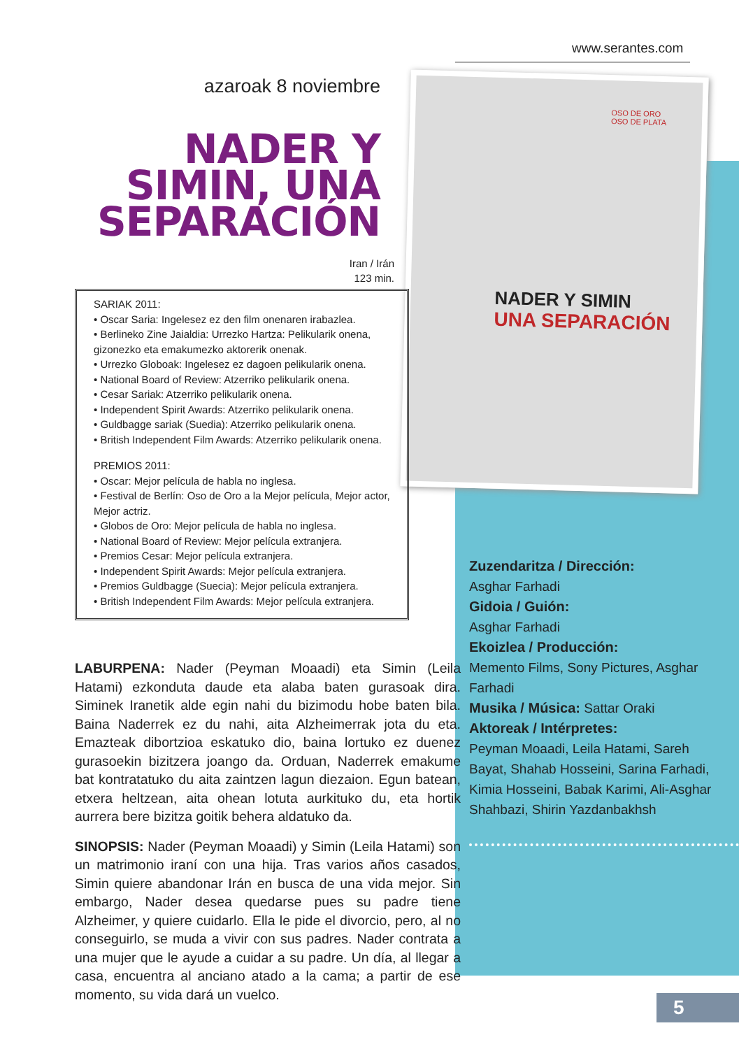www.serantes.com
NADER Y SIMIN
UNA SEPARACIÓN
OSO DE ORO
OSO DE PLATA
azaroak 8 noviembre
NADER Y
SIMIN, UNA
SEPARACIÓN
Iran / Irán
123 min.
SARIAK 2011:
• Oscar Saria: Ingelesez ez den film onenaren irabazlea.
• Berlineko Zine Jaialdia: Urrezko Hartza: Pelikularik onena, gizonezko eta emakumezko aktorerik onenak.
• Urrezko Globoak: Ingelesez ez dagoen pelikularik onena.
• National Board of Review: Atzerriko pelikularik onena.
• Cesar Sariak: Atzerriko pelikularik onena.
• Independent Spirit Awards: Atzerriko pelikularik onena.
• Guldbagge sariak (Suedia): Atzerriko pelikularik onena.
• British Independent Film Awards: Atzerriko pelikularik onena.
PREMIOS 2011:
• Oscar: Mejor película de habla no inglesa.
• Festival de Berlín: Oso de Oro a la Mejor película, Mejor actor, Mejor actriz.
• Globos de Oro: Mejor película de habla no inglesa.
• National Board of Review: Mejor película extranjera.
• Premios Cesar: Mejor película extranjera.
• Independent Spirit Awards: Mejor película extranjera.
• Premios Guldbagge (Suecia): Mejor película extranjera.
• British Independent Film Awards: Mejor película extranjera.
LABURPENA: Nader (Peyman Moaadi) eta Simin (Leila Hatami) ezkonduta daude eta alaba baten gurasoak dira. Siminek Iranetik alde egin nahi du bizimodu hobe baten bila. Baina Naderrek ez du nahi, aita Alzheimerrak jota du eta. Emazteak dibortzioa eskatuko dio, baina lortuko ez duenez gurasoekin bizitzera joango da. Orduan, Naderrek emakume bat kontratatuko du aita zaintzen lagun diezaion. Egun batean, etxera heltzean, aita ohean lotuta aurkituko du, eta hortik aurrera bere bizitza goitik behera aldatuko da.
SINOPSIS: Nader (Peyman Moaadi) y Simin (Leila Hatami) son un matrimonio iraní con una hija. Tras varios años casados, Simin quiere abandonar Irán en busca de una vida mejor. Sin embargo, Nader desea quedarse pues su padre tiene Alzheimer, y quiere cuidarlo. Ella le pide el divorcio, pero, al no conseguirlo, se muda a vivir con sus padres. Nader contrata a una mujer que le ayude a cuidar a su padre. Un día, al llegar a casa, encuentra al anciano atado a la cama; a partir de ese momento, su vida dará un vuelco.
Zuzendaritza / Dirección:
Asghar Farhadi
Gidoia / Guión:
Asghar Farhadi
Ekoizlea / Producción:
Memento Films, Sony Pictures, Asghar Farhadi
Musika / Música: Sattar Oraki
Aktoreak / Intérpretes:
Peyman Moaadi, Leila Hatami, Sareh Bayat, Shahab Hosseini, Sarina Farhadi, Kimia Hosseini, Babak Karimi, Ali-Asghar Shahbazi, Shirin Yazdanbakhsh
5